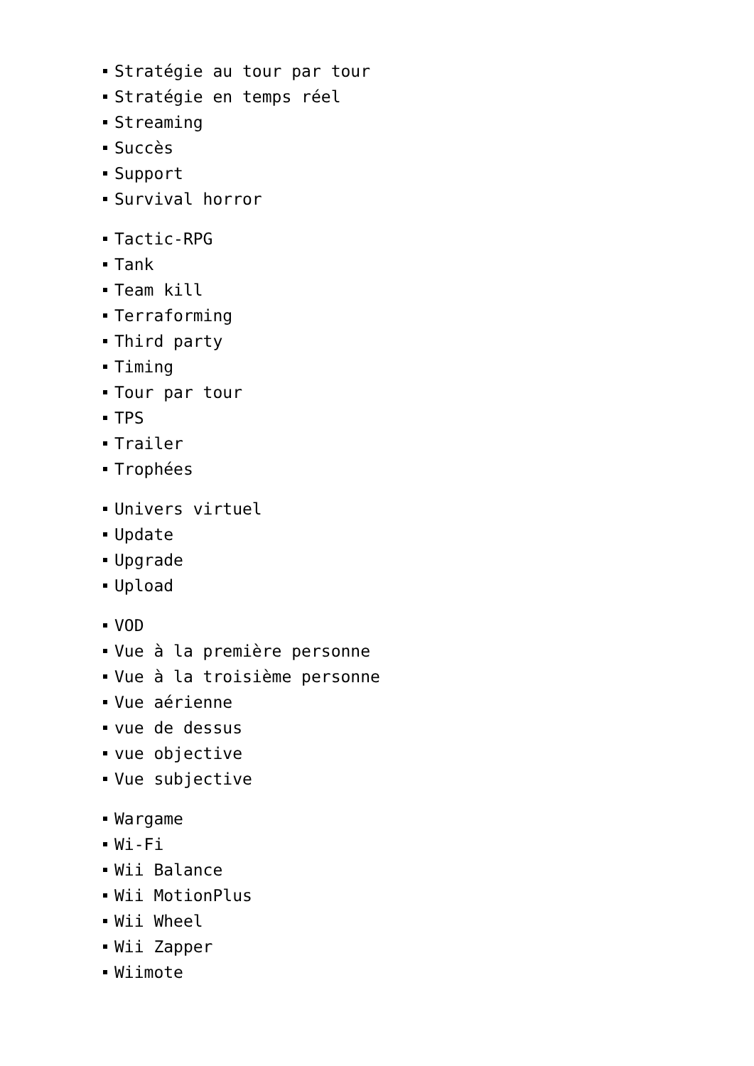Stratégie au tour par tour
Stratégie en temps réel
Streaming
Succès
Support
Survival horror
Tactic-RPG
Tank
Team kill
Terraforming
Third party
Timing
Tour par tour
TPS
Trailer
Trophées
Univers virtuel
Update
Upgrade
Upload
VOD
Vue à la première personne
Vue à la troisième personne
Vue aérienne
vue de dessus
vue objective
Vue subjective
Wargame
Wi-Fi
Wii Balance
Wii MotionPlus
Wii Wheel
Wii Zapper
Wiimote